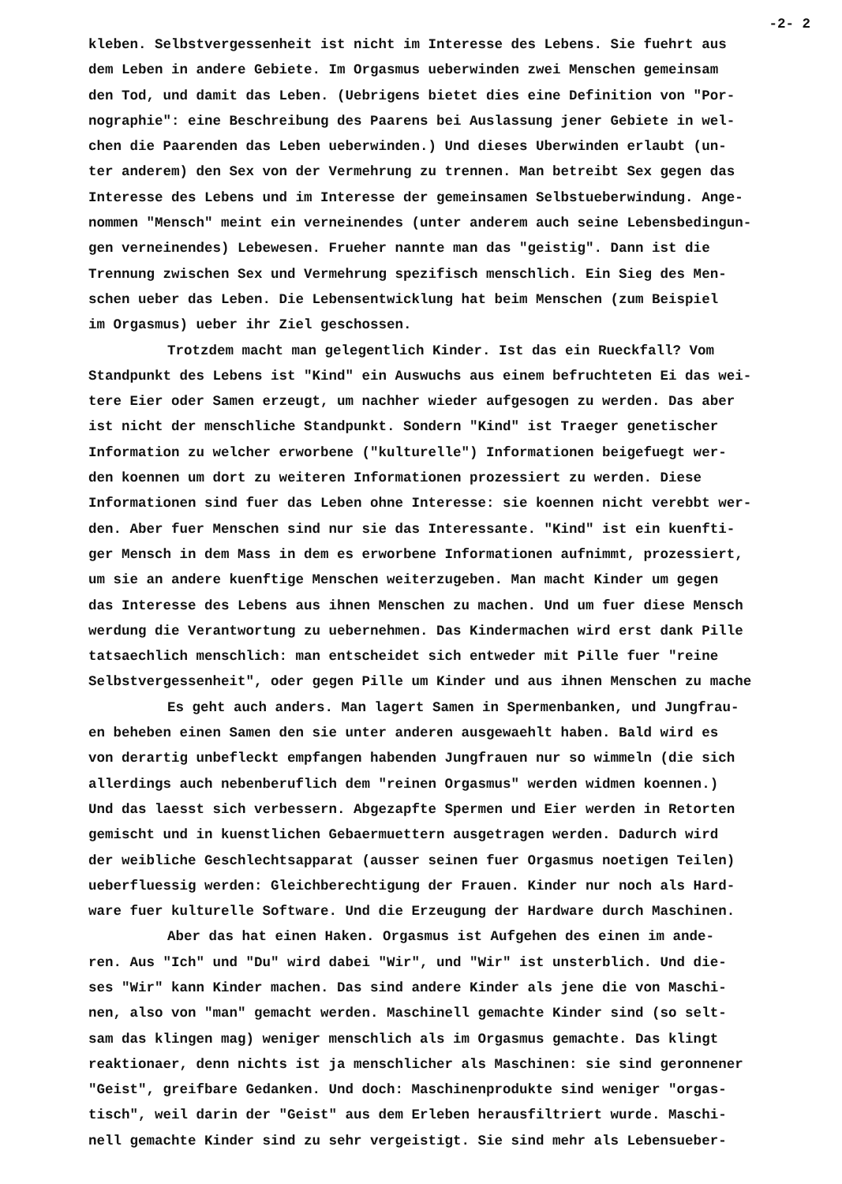-2- 2
kleben. Selbstvergessenheit ist nicht im Interesse des Lebens. Sie fuehrt aus
dem Leben in andere Gebiete. Im Orgasmus ueberwinden zwei Menschen gemeinsam
den Tod, und damit das Leben. (Uebrigens bietet dies eine Definition von "Por-
nographie": eine Beschreibung des Paarens bei Auslassung jener Gebiete in wel-
chen die Paarenden das Leben ueberwinden.) Und dieses Uberwinden erlaubt (un-
ter anderem) den Sex von der Vermehrung zu trennen. Man betreibt Sex gegen das
Interesse des Lebens und im Interesse der gemeinsamen Selbstueberwindung. Ange-
nommen "Mensch" meint ein verneinendes (unter anderem auch seine Lebensbedingun-
gen verneinendes) Lebewesen. Frueher nannte man das "geistig". Dann ist die
Trennung zwischen Sex und Vermehrung spezifisch menschlich. Ein Sieg des Men-
schen ueber das Leben. Die Lebensentwicklung hat beim Menschen (zum Beispiel
im Orgasmus) ueber ihr Ziel geschossen.
Trotzdem macht man gelegentlich Kinder. Ist das ein Rueckfall? Vom
Standpunkt des Lebens ist "Kind" ein Auswuchs aus einem befruchteten Ei das wei-
tere Eier oder Samen erzeugt, um nachher wieder aufgesogen zu werden. Das aber
ist nicht der menschliche Standpunkt. Sondern "Kind" ist Traeger genetischer
Information zu welcher erworbene ("kulturelle") Informationen beigefuegt wer-
den koennen um dort zu weiteren Informationen prozessiert zu werden. Diese
Informationen sind fuer das Leben ohne Interesse: sie koennen nicht verebbt wer-
den. Aber fuer Menschen sind nur sie das Interessante. "Kind" ist ein kuenfti-
ger Mensch in dem Mass in dem es erworbene Informationen aufnimmt, prozessiert,
um sie an andere kuenftige Menschen weiterzugeben. Man macht Kinder um gegen
das Interesse des Lebens aus ihnen Menschen zu machen. Und um fuer diese Mensch
werdung die Verantwortung zu uebernehmen. Das Kindermachen wird erst dank Pille
tatsaechlich menschlich: man entscheidet sich entweder mit Pille fuer "reine
Selbstvergessenheit", oder gegen Pille um Kinder und aus ihnen Menschen zu mache
Es geht auch anders. Man lagert Samen in Spermenbanken, und Jungfrau-
en beheben einen Samen den sie unter anderen ausgewaehlt haben. Bald wird es
von derartig unbefleckt empfangen habenden Jungfrauen nur so wimmeln (die sich
allerdings auch nebenberuflich dem "reinen Orgasmus" werden widmen koennen.)
Und das laesst sich verbessern. Abgezapfte Spermen und Eier werden in Retorten
gemischt und in kuenstlichen Gebaermuettern ausgetragen werden. Dadurch wird
der weibliche Geschlechtsapparat (ausser seinen fuer Orgasmus noetigen Teilen)
ueberfluessig werden: Gleichberechtigung der Frauen. Kinder nur noch als Hard-
ware fuer kulturelle Software. Und die Erzeugung der Hardware durch Maschinen.
Aber das hat einen Haken. Orgasmus ist Aufgehen des einen im ande-
ren. Aus "Ich" und "Du" wird dabei "Wir", und "Wir" ist unsterblich. Und die-
ses "Wir" kann Kinder machen. Das sind andere Kinder als jene die von Maschi-
nen, also von "man" gemacht werden. Maschinell gemachte Kinder sind (so selt-
sam das klingen mag) weniger menschlich als im Orgasmus gemachte. Das klingt
reaktionaer, denn nichts ist ja menschlicher als Maschinen: sie sind geronnener
"Geist", greifbare Gedanken. Und doch: Maschinenprodukte sind weniger "orgas-
tisch", weil darin der "Geist" aus dem Erleben herausfiltriert wurde. Maschi-
nell gemachte Kinder sind zu sehr vergeistigt. Sie sind mehr als Lebensueber-